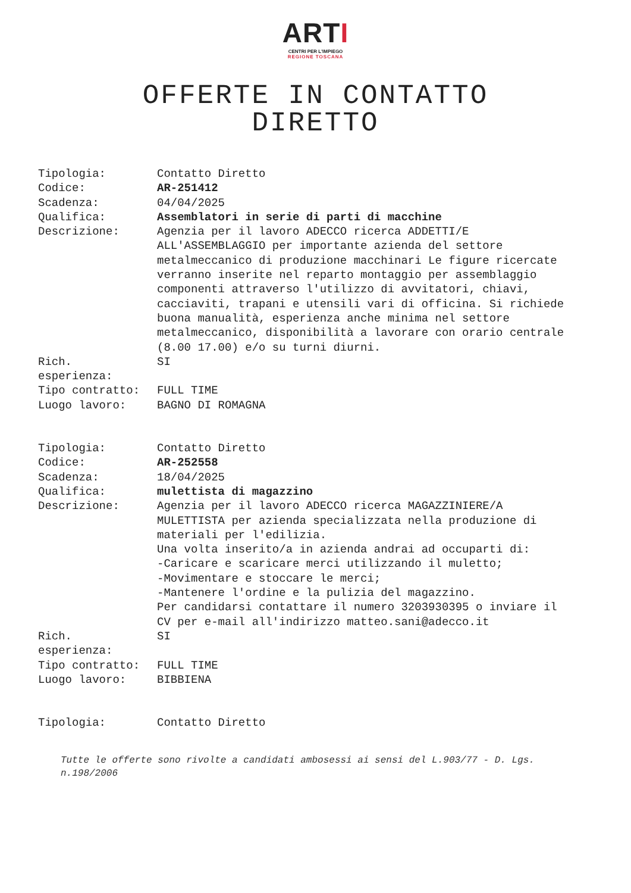ARTI
CENTRI PER L'IMPIEGO
REGIONE TOSCANA
OFFERTE IN CONTATTO DIRETTO
| Tipologia: | Contatto Diretto |
| Codice: | AR-251412 |
| Scadenza: | 04/04/2025 |
| Qualifica: | Assemblatori in serie di parti di macchine |
| Descrizione: | Agenzia per il lavoro ADECCO ricerca ADDETTI/E ALL'ASSEMBLAGGIO per importante azienda del settore metalmeccanico di produzione macchinari Le figure ricercate verranno inserite nel reparto montaggio per assemblaggio componenti attraverso l'utilizzo di avvitatori, chiavi, cacciaviti, trapani e utensili vari di officina. Si richiede buona manualità, esperienza anche minima nel settore metalmeccanico, disponibilità a lavorare con orario centrale (8.00 17.00) e/o su turni diurni. |
| Rich. esperienza: | SI |
| Tipo contratto: | FULL TIME |
| Luogo lavoro: | BAGNO DI ROMAGNA |
| Tipologia: | Contatto Diretto |
| Codice: | AR-252558 |
| Scadenza: | 18/04/2025 |
| Qualifica: | mulettista di magazzino |
| Descrizione: | Agenzia per il lavoro ADECCO ricerca MAGAZZINIERE/A MULETTISTA per azienda specializzata nella produzione di materiali per l'edilizia. Una volta inserito/a in azienda andrai ad occuparti di: -Caricare e scaricare merci utilizzando il muletto; -Movimentare e stoccare le merci; -Mantenere l'ordine e la pulizia del magazzino. Per candidarsi contattare il numero 3203930395 o inviare il CV per e-mail all'indirizzo matteo.sani@adecco.it |
| Rich. esperienza: | SI |
| Tipo contratto: | FULL TIME |
| Luogo lavoro: | BIBBIENA |
| Tipologia: | Contatto Diretto |
Tutte le offerte sono rivolte a candidati ambosessi ai sensi del L.903/77 - D. Lgs. n.198/2006